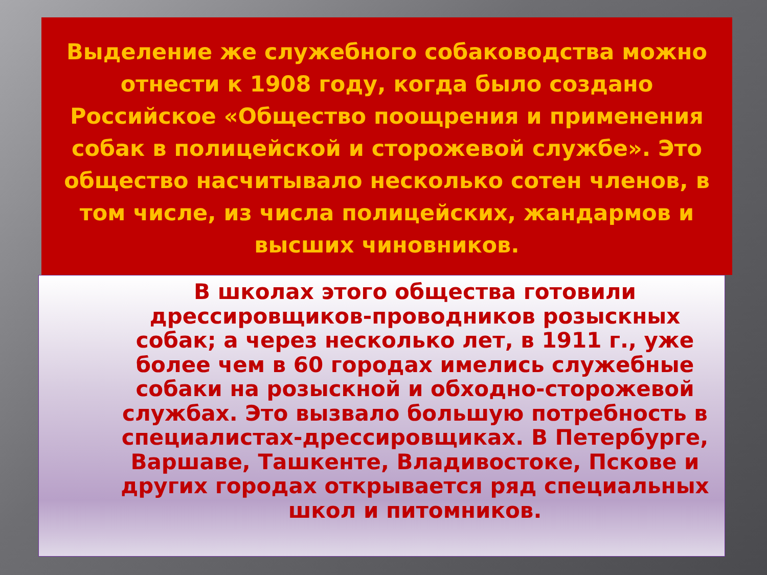Выделение же служебного собаководства можно отнести к 1908 году, когда было создано Российское «Общество поощрения и применения собак в полицейской и сторожевой службе». Это общество насчитывало несколько сотен членов, в том числе, из числа полицейских, жандармов и высших чиновников.
В школах этого общества готовили дрессировщиков-проводников розыскных собак; а через несколько лет, в 1911 г., уже более чем в 60 городах имелись служебные собаки на розыскной и обходно-сторожевой службах. Это вызвало большую потребность в специалистах-дрессировщиках. В Петербурге, Варшаве, Ташкенте, Владивостоке, Пскове и других городах открывается ряд специальных школ и питомников.